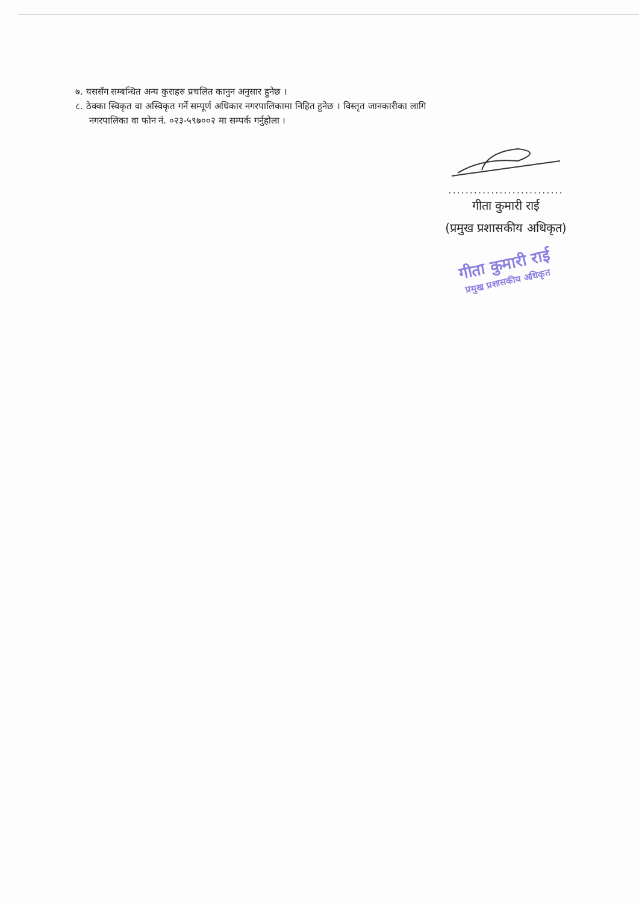७. यससँग सम्बन्धित अन्य कुराहरु प्रचलित कानुन अनुसार हुनेछ ।
८. ठेक्का स्विकृत वा अस्विकृत गर्ने सम्पूर्ण अधिकार नगरपालिकामा निहित हुनेछ । विस्तृत जानकारीका लागि
नगरपालिका वा फोन नं. ०२३-५९७००२ मा सम्पर्क गर्नुहोला ।
...........................
गीता कुमारी राई
(प्रमुख प्रशासकीय अधिकृत)
गीता कुमारी राई
प्रमुख प्रशासकीय अधिकृत